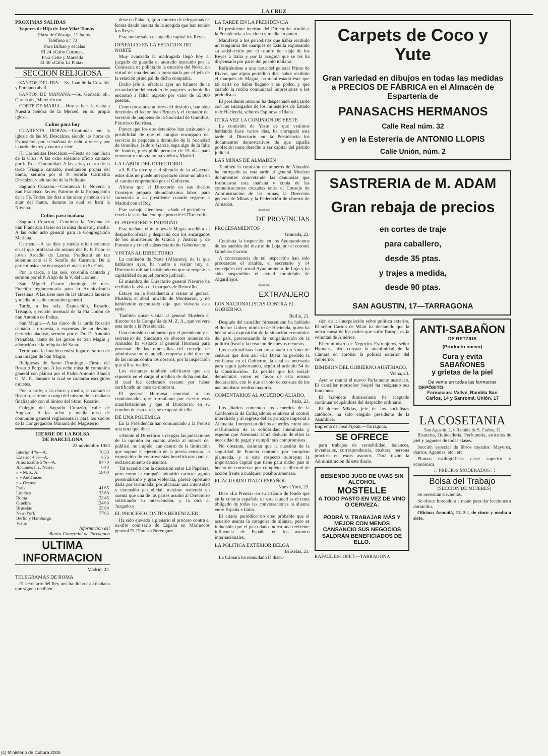LA CRUZ
PROXIMAS SALIDAS
Vapores de Hijo de José Vilar Tomás
Plaza de Olózaga, 12 bajos.
Teléfono n.º 73
Para Bilbao y escalas
El 24 «Cabo Corona».
Para Cette y Marsella
El 30 «Cabo La Plata».
SECCION RELIGIOSA
SANTOS DEL DIA.—Ss. Juan de la Cruz fdr. y Porciano abad.
SANTOS DE MAÑANA.—Ss. Gonzalo ob., García ab., Mercurio mr.
CORTE DE MARIA.—Hoy se hace la visita a Nuestra Señora de la Merced, en su propia iglesia.
Cultos para hoy
CUARENTA HORAS.—Continúan en la iglesia de las M. Descalzas, siendo las horas de Exposición por la mañana de ocho a once y por la tarde de tres y cuarto a siete.
H. Carmelitas Descalzas.—Fiesta de San Juan de la Cruz. A las ocho solemne oficio cantado por la Rda. Comunidad. A las seis y cuarto de la tarde Trisagio cantado, meditación propia del Santo, sermón por el P. Serafín Carmelita Descalzo, y adoración de la Reliquia.
Sagrado Corazón.—Comienza la Novena a San Francisco Javier, Patrono de la Propagación de la Fe. Todos los días a las siete y media en el altar del Santo, durante la cual se hará la Novena.
Cultos para mañana
Sagrado Corazon.—Continúa la Novena de San Francisco Javier en la misa de siete y media. A las ocho acto general para la Congregación Mariana.
Carmen.—A las diez y media oficio solemne en el que profesará de manos del R. P. Prior el joven Arcadio de Larrea. Predicará en tan solemne acto el P. Serafín del Carmelo. De la parte musical se encargará el maestro Sr. Gols.
Por la tarde, a las seis, coronilla cantada y sermón por el P. Alejo de la V. del Carmen.
San Miguel.—Cuarto domingo de mes. Función reglamentaria para la Archicofradía Teresiana. A las siete mes de las almas; a las siete y media misa de comunión general.
Tarde, a las seis, Exposición, Rosario, Trisagio, ejercicio mensual de la Pía Unión de San Antonio de Padua.
San Magín.—A las cinco de la tarde Rosario cantado a orquesta, a expensas de un devoto, ejercicio piadoso, sermón por el Dr. D. Antonio Prenafeta, canto de los gozos de San Magín y adoración de la reliquia del Santo.
Terminada la función tendrá lugar el sorteo de una imagen de San Magín.
Religiosas de Santo Domingo.—Fiesta del Rosario Perpétuo. A las ocho misa de comunión general con plática por el Padre Antonio Blanch C. M. F., durante la cual se cantarán escogidos motetes.
Por la tarde, a las cinco y media, se cantará el Rosario, sermón a cargo del mismo de la mañana finalizando con el himno del Stmo. Rosario.
Colegio del Sagrado Corazón, calle de Augusto.—A las ocho y media misa de comunión general reglamentaria para los socios de la Congregación Mariana del Magisterio.
CIERRE DE LA BOLSA
DE BARCELONA
23 noviembre 1923
| Interior 4 %—A. | 70'30 |
| Exterior 4 %—A. | 85'6 |
| Amortizable 5 %—A. | 94'70 |
| Acciones f. c. Norte. | 60'0 |
| » » M. Z. A. | 59'00 |
| » » Andaluces | |
| » » Orense | |
| París | 41'65 |
| Londres | 33'69 |
| Roma | 33'45 |
| Ginebra | 134'60 |
| Bruselas | 35'80 |
| New-York | 7'705 |
| Berlín y Hamburgo | |
| Viena | |
Información del
Banco Comercial de Tarragona
ULTIMA INFORMACION
Madrid, 23.
TELEGRAMAS DE ROMA
El secretario del Rey nos ha dicho esta mañana que siguen recibién-
dose en Palacio, gran número de telegramas de Roma dando cuenta de la acogida que han tenido los Reyes.
Esta noche salen de aquella capital los Reyes.
DESFALCO EN LA ESTACION DEL NORTE
Muy avanzada la madrugada llegó hoy al juzgado de guardia el atestado instruido por la Comisaría de policía de la estación del Norte, en virtud de una denuncia presentada por el jefe de la estación principal de dicha compañía.
Dicho jefe al efectuar ayer un balance de la recaudación del servicio de paquetes a domicilio encontró a faltar ingreso por valor de 65.000 pesetas.
Como presuntos autores del desfalco, han sido detenidos el factor Juan Brunés y el contador del servicio de paquetes de la Sociedad de Omnibus, Francisco Burriesa.
Parece que los dos detenidos han insinuado la posibilidad de que el antiguo encargado del servicio de paquetes a domicilio de la Sociedad de Omnibus, Isidoro García, sepa algo de la falta de fondos, pues pidió permiso de 15 días para veranear y todavía no ha vuelto a Madrid.
LA LABOR DEL DIRECTORIO
«A B C» dice que el silencio de la «Gaceta» estos días no puede interpretarse como un alto en el camino emprendido por el Gobierno.
Afirma que el Directorio en sus diarios Consejos prepara abundantísima labor, para someterla a su presidente cuando regrese a Madrid con el Rey.
Este trabajo silencioso—añade el periódico—revela la seriedad con que procede el Directorio.
EL PRESIDENTE INTERINO
Esta mañana el marqués de Magaz acudió a su despacho oficial y despachó con los encargados de los ministerios de Gracia y Justicia y de Fomento y con el subsecretario de Gobernación.
VISITAS AL DIRECTORIO
La comisión de Yeste (Albacete), de la que hablamos ayer, ha vuelto a visitar hoy al Directorio militar insistiendo en que se respete la capitalidad de aquel partido judicial.
El miembro del Directorio general Navarro ha recibido la visita del marqués de Retortillo.
Estuvo en la Presidencia a visitar al general Muslera, el abad mitrado de Montserrat, y no habiéndole encontrado dijo que volvería esta tarde.
También quiso visitar al general Muslera el director de la Compañía de M. Z. A., que volverá esta tarde a la Presidencia.
Una comisión compuesta por el presidente y el secretario del Sindicato de obreros mineros de Almadén ha visitado al general Hermosa para protestar de las represalias del consejo de administración de aquella empresa y del director de las minas contra los obreros, por la inspección que allí se realizó.
Los visitantes también solicitaron que sea repuesto en el cargo el médico de dicha entidad, el cual fué declarado cesante por haber certificado un caso de modorra.
El general Hermosa contestó a los comisionados que formularan por escrito esas manifestaciones y que el Directorio, en su reunión de esta tarde, se ocupará de ello.
DE UNA POLEMICA
En la Presidencia han comunicado a la Prensa una nota que dice:
«Atento el Directorio a recoger las pulsaciones de la opinión en cuanto afecta al interés del público, no impide, aun dentro de la limitación que supone el ejercicio de la previa censura, la exposición de controversias beneficiosas para el esclarecimiento de asuntos.
Tal sucedió con la discusión entre La Papelera, pero como la campaña adquirió carácter agudo personalísimo y gran violencia, parece oportuno darla por terminada, por alcanzar una intensidad y extensión perjudicial, máxime teniendo en cuenta que una de las partes acudió al Directorio solicitando su intervención, y la otra al Juzgado.»
EL PROCESO CONTRA BERENGUER
Ha sido elevado a plenario el proceso contra el ex-alto comisario de España en Marruecos general D. Dámaso Berenguer.
LA TARDE EN LA PRESIDENCIA
El presidente interino del Directorio acudió a la Presidencia a las cinco y media en punto.
Manifestó a los periodistas que había recibido un telegrama del marqués de Estella expresando su satisfacción por el triunfo del viaje de los Reyes a Italia y por la acogida que se les ha dispensado por parte del pueblo italiano.
Refiriéndose a una carta del general Primo de Rivera, que algún periódico dice haber recibido el marqués de Magaz, ha manifestado éste que tal carta no había llegado a su poder, y que cuando la reciba comunicará impresiones a los periodistas.
El presidente interino ha despachado esta tarde con los encargados de los ministerios de Estado y de Hacienda, señores Espinosa e Illana.
OTRA VEZ LA COMISION DE YESTE
La comisión de Yeste de que venimos hablando hace varios días, ha entregado esta tarde al Directorio en la Presidencia los documentos demostrativos de que aquella población tiene derecho a ser capital del partido judicial.
LAS MINAS DE ALMADEN
También la comisión de mineros de Almadén ha entregado ya esta tarde al general Muslera documentos concretando las denuncias que formularon esta mañana y copia de las comunicaciones cruzadas entre el Consejo de Administración de las minas, la Dirección general de Minas y la Federación de obreros de Almadén.
*****
DE PROVINCIAS
PROCESAMIENTOS
Granada, 23.
Continúa la inspección en los Ayuntamientos de los pueblos del distrito de Loja, por el coronel Giménez Garzón.
A consecuencia de tal inspección han sido procesados el alcalde, el secretario y 14 concejales del actual Ayuntamiento de Loja y ha sido suspendido el actual municipio de Algarillejos.
*****
EXTRANJERO
LOS NACIONALISTAS CONTRA EL GOBIERNO.
Berlín, 23.
Después del canciller Stressemann ha hablado el doctor Luther, ministro de Hacienda, quien ha hecho una exposición de la situación económica del país, preconizando la reorganización de la política fiscal y la creación de nuevos recursos.
Los nacionalistas han presentado un voto de censura que dice así: «La Dieta ha perdido la confianza en el Gobierno, la cual es necesaria para seguir gobernando, según el artículo 54 de la Constitución». Es posible que los social-demócratas voten en favor de esta misma declaración, con lo que el voto de censura de los nacionalistas tendría mayoría.
COMENTARIOS AL ACUERDO ALIADO.
París, 23.
Los diarios comentan los acuerdos de la Conferencia de Embajadores relativos al control interaliado y al regreso del ex príncipe imperial a Alemania. Interpretan dichos acuerdos como una reafirmación de la solidaridad interaliada y esperan que Alemania sabrá deducir de ellos la necesidad de pagar y cumplir sus compromisos.
No obstante, estiman que la cuestión de la seguridad de Francia continúa por completo planteada, y a este respecto subrayan la importancia capital que tiene para dicho país el hecho de conservar por completo su libertad de acción frente a cualquier posible amenaza.
EL ACUERDO ITALO-ESPAÑOL
Nueva York, 23.
Dice «La Prensa» en su artículo de fondo que en la colonia española de esta ciudad es el tema obligado de todas las conversaciones la alianza entre España e Italia.
El citado periódico no cree probable que el acuerdo asuma la categoría de alianza, pero es indudable que el paso dado indica una creciente influencia de España en los asuntos internacionales.
LA POLITICA EXTERIOR BELGA
Bruselas, 23.
La Cámara ha reanudado la discu-
Carpets de Coco y Yute
Gran variedad en dibujos en todas las medidas a PRECIOS DE FÁBRICA en el Almacén de Espartería de
PANASACHS HERMANOS
Calle Real núm. 32
y en la Estereria de ANTONIO LLOPIS
Calle Unión, núm. 2
SASTRERIA de M. ADAM
Gran rebaja de precios
en cortes de traje
para caballero,
desde 35 ptas.
y trajes a medida,
desde 90 ptas.
SAN AGUSTIN, 17—TARRAGONA
sión de la interpelación sobre política exterior. El señor Carton de Wiart ha declarado que la única causa de los males que sufre Europa es la voluntad de América.
El ex ministro de Negocios Extranjeros, señor Hymans, hizo constar la unanimidad de la Cámara en aprobar la política exterior del Gobierno.
DIMISION DEL GOBIERNO AUSTRIACO.
Viena, 23.
Ayer se reunió el nuevo Parlamento austriaco. El canciller monseñor Seipel ha resignado sus funciones.
El Gabinete dimisionario ha aceptado continuar ocupándose del despacho ordinario.
El doctor Miklas, jefe de los socialistas católicos, ha sido elegido presidente de la Asamblea.
Imprenta de José Pijoán.—Tarragona.
SE OFRECE
para trabajos de contabilidad, balances, inventarios, correspondencia, etcétera, persona práctica en estos asuntos. Dará razón la Administración de este diario.
BEBIENDO JUGO DE UVAS SIN ALCOHOL
MOSTELLE
A TODO PASTO EN VEZ DE VINO O CERVEZA.
PODRÁ V. TRABAJAR MÁS Y MEJOR CON MENOS CANSANCIO SUS NEGOCIOS SALDRÁN BENEFICIADOS DE ELLO.
RAFAEL ESCOFET.—TARRAGONA
ANTI-SABAÑON
DE RETZIUS
(Producto nuevo)
Cura y evita
SABAÑONES
y grietas de la piel
De venta en todas las farmacias
DEPÓSITO:
Farmacias: Vallvé, Rambla San Carlos, 14 y Sanromá, Unión, 17
LA COSETANIA
San Agustín, 2, y Rambla de S. Carlos, 12
Bisutería, Quincallería, Perfumería, artículos de piel y juguetes de todas clases.
Sección especial de libros rayados: Mayores, diarios, Agendas, etc., etc.
Plumas estilográficas clase superior y económica.
: : PRECIOS MODERADOS : :
Bolsa del Trabajo
(SECCION DE MUJERES)
Se necesitan sirvientas.
Se ofrece bordadora a mano para dar lecciones a domicilio.
Oficina: Armañá, 11, 2.º, de cinco y media a siete.
(c) Ministerio de Cultura 2005